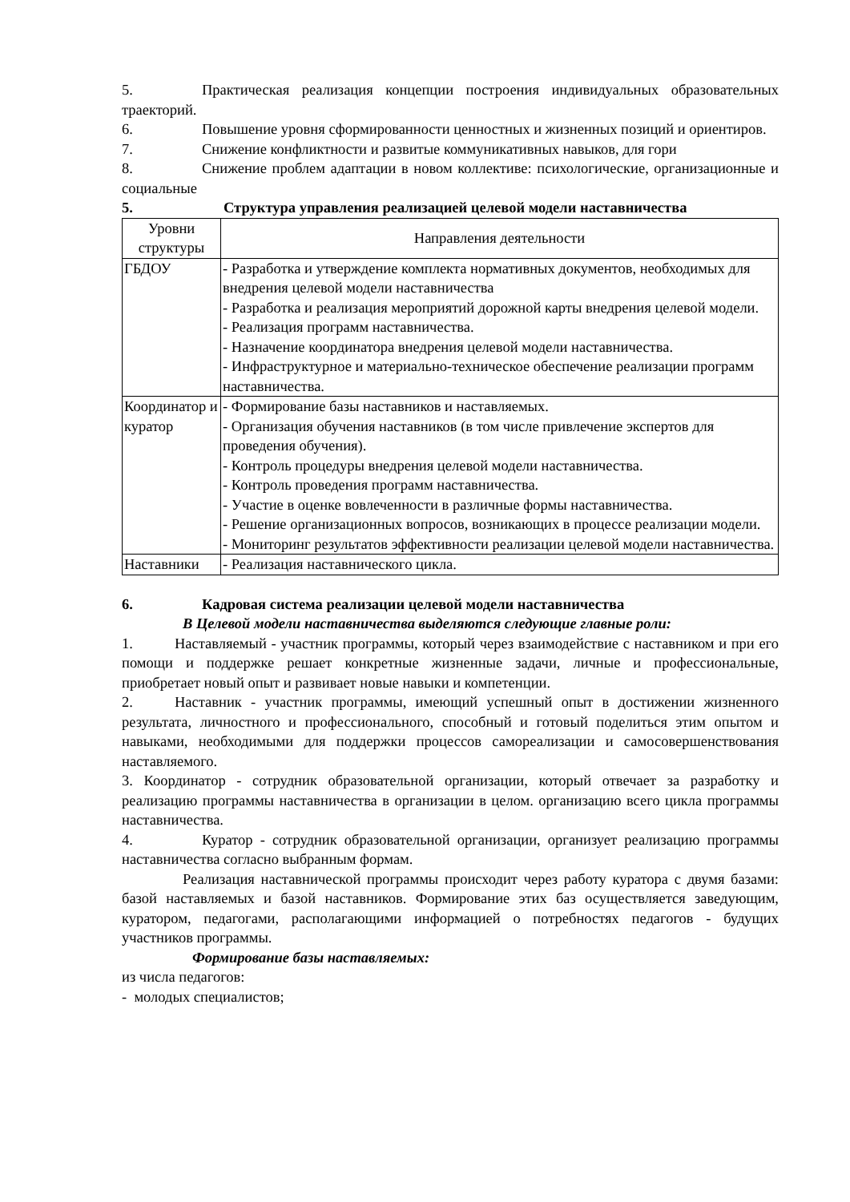5. Практическая реализация концепции построения индивидуальных образовательных траекторий.
6. Повышение уровня сформированности ценностных и жизненных позиций и ориентиров.
7. Снижение конфликтности и развитые коммуникативных навыков, для гори
8. Снижение проблем адаптации в новом коллективе: психологические, организационные и социальные
5. Структура управления реализацией целевой модели наставничества
| Уровни структуры | Направления деятельности |
| --- | --- |
| ГБДОУ | - Разработка и утверждение комплекта нормативных документов, необходимых для внедрения целевой модели наставничества - Разработка и реализация мероприятий дорожной карты внедрения целевой модели. - Реализация программ наставничества. - Назначение координатора внедрения целевой модели наставничества. - Инфраструктурное и материально-техническое обеспечение реализации программ наставничества. |
| Координатор и куратор | - Формирование базы наставников и наставляемых. - Организация обучения наставников (в том числе привлечение экспертов для проведения обучения). - Контроль процедуры внедрения целевой модели наставничества. - Контроль проведения программ наставничества. - Участие в оценке вовлеченности в различные формы наставничества. - Решение организационных вопросов, возникающих в процессе реализации модели. - Мониторинг результатов эффективности реализации целевой модели наставничества. |
| Наставники | - Реализация наставнического цикла. |
6. Кадровая система реализации целевой модели наставничества
В Целевой модели наставничества выделяются следующие главные роли:
1. Наставляемый - участник программы, который через взаимодействие с наставником и при его помощи и поддержке решает конкретные жизненные задачи, личные и профессиональные, приобретает новый опыт и развивает новые навыки и компетенции.
2. Наставник - участник программы, имеющий успешный опыт в достижении жизненного результата, личностного и профессионального, способный и готовый поделиться этим опытом и навыками, необходимыми для поддержки процессов самореализации и самосовершенствования наставляемого.
3. Координатор - сотрудник образовательной организации, который отвечает за разработку и реализацию программы наставничества в организации в целом. организацию всего цикла программы наставничества.
4. Куратор - сотрудник образовательной организации, организует реализацию программы наставничества согласно выбранным формам.
Реализация наставнической программы происходит через работу куратора с двумя базами: базой наставляемых и базой наставников. Формирование этих баз осуществляется заведующим, куратором, педагогами, располагающими информацией о потребностях педагогов - будущих участников программы.
Формирование базы наставляемых:
из числа педагогов:
- молодых специалистов;